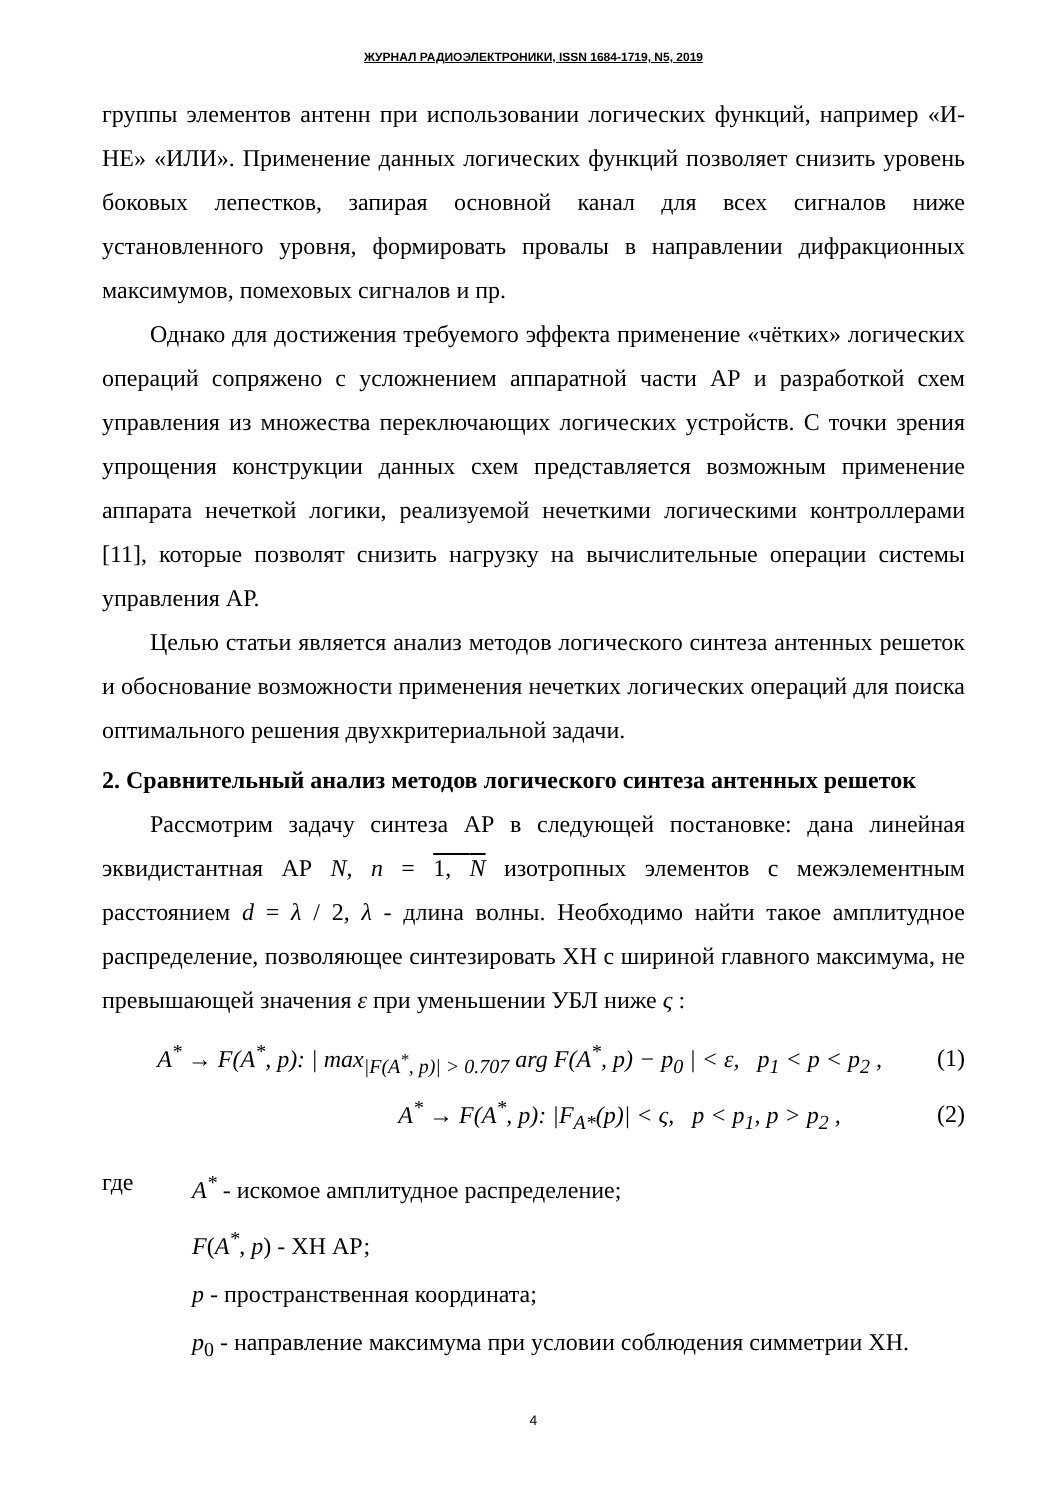ЖУРНАЛ РАДИОЭЛЕКТРОНИКИ, ISSN 1684-1719, N5, 2019
группы элементов антенн при использовании логических функций, например «И-НЕ» «ИЛИ». Применение данных логических функций позволяет снизить уровень боковых лепестков, запирая основной канал для всех сигналов ниже установленного уровня, формировать провалы в направлении дифракционных максимумов, помеховых сигналов и пр.
Однако для достижения требуемого эффекта применение «чётких» логических операций сопряжено с усложнением аппаратной части АР и разработкой схем управления из множества переключающих логических устройств. С точки зрения упрощения конструкции данных схем представляется возможным применение аппарата нечеткой логики, реализуемой нечеткими логическими контроллерами [11], которые позволят снизить нагрузку на вычислительные операции системы управления АР.
Целью статьи является анализ методов логического синтеза антенных решеток и обоснование возможности применения нечетких логических операций для поиска оптимального решения двухкритериальной задачи.
2. Сравнительный анализ методов логического синтеза антенных решеток
Рассмотрим задачу синтеза АР в следующей постановке: дана линейная эквидистантная АР N, n = 1, N изотропных элементов с межэлементным расстоянием d = λ / 2, λ - длина волны. Необходимо найти такое амплитудное распределение, позволяющее синтезировать ХН с шириной главного максимума, не превышающей значения ε при уменьшении УБЛ ниже ς :
A<sup>*</sup> → F(A<sup>*</sup>, p): | max<sub>|F(A<sup>*</sup>, p)| > 0.707</sub> arg F(A<sup>*</sup>, p) − p<sub>0</sub> | < ε, p<sub>1</sub> < p < p<sub>2</sub> ,
(1)
A<sup>*</sup> → F(A<sup>*</sup>, p): |F<sub>A*</sub>(p)| < ς, p < p<sub>1</sub>, p > p<sub>2</sub> ,
(2)
где A<sup>*</sup> - искомое амплитудное распределение;
F(A<sup>*</sup>, p) - ХН АР;
p - пространственная координата;
p<sub>0</sub> - направление максимума при условии соблюдения симметрии ХН.
4